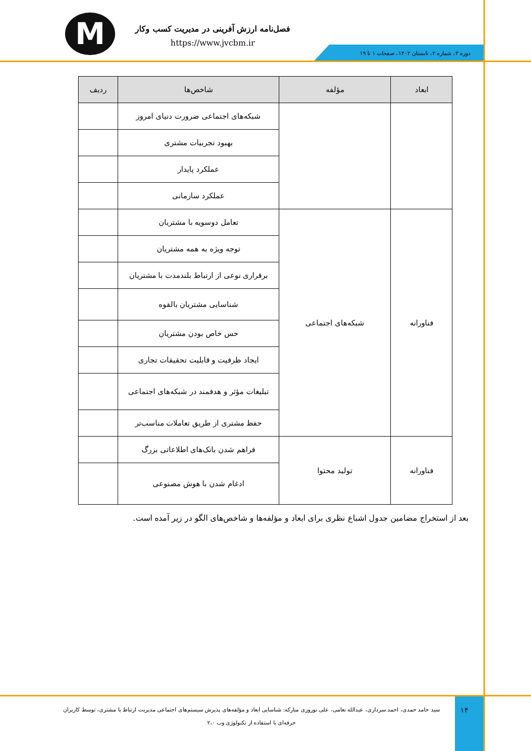M
فصل‌نامه ارزش آفرینی در مدیریت کسب وکار
https://www.jvcbm.ir
دوره ۳، شماره ۲، تابستان ۱۴۰۲، صفحات ۱ تا ۱۹
| ابعاد | مؤلفه | شاخص‌ها | ردیف |
| --- | --- | --- | --- |
| | | شبکه‌های اجتماعی ضرورت دنیای امروز | |
| | | بهبود تجربیات مشتری | |
| | | عملکرد پایدار | |
| | | عملکرد سازمانی | |
| فناورانه | شبکه‌های اجتماعی | تعامل دوسویه با مشتریان | |
| | | توجه ویژه به همه مشتریان | |
| | | برقراری نوعی از ارتباط بلندمدت با مشتریان | |
| | | شناسایی مشتریان بالقوه | |
| | | حس خاص بودن مشتریان | |
| | | ایجاد ظرفیت و قابلیت تحقیقات تجاری | |
| | | تبلیغات مؤثر و هدفمند در شبکه‌های اجتماعی | |
| | | حفظ مشتری از طریق تعاملات مناسب‌تر | |
| فناورانه | تولید محتوا | فراهم شدن بانک‌های اطلاعاتی بزرگ | |
| | | ادغام شدن با هوش مصنوعی | |
بعد از استخراج مضامین جدول اشباع نظری برای ابعاد و مؤلفه‌ها و شاخص‌های الگو در زیر آمده است.
سید حامد حمدی، احمد سرداری، عبدالله نعامی، علی نوروزی مبارکه: شناسایی ابعاد و مؤلفه‌های پذیرش سیستم‌های اجتماعی مدیریت ارتباط با مشتری، توسط کاربران حرفه‌ای با استفاده از تکنولوژی وب ۲،۰
۱۴